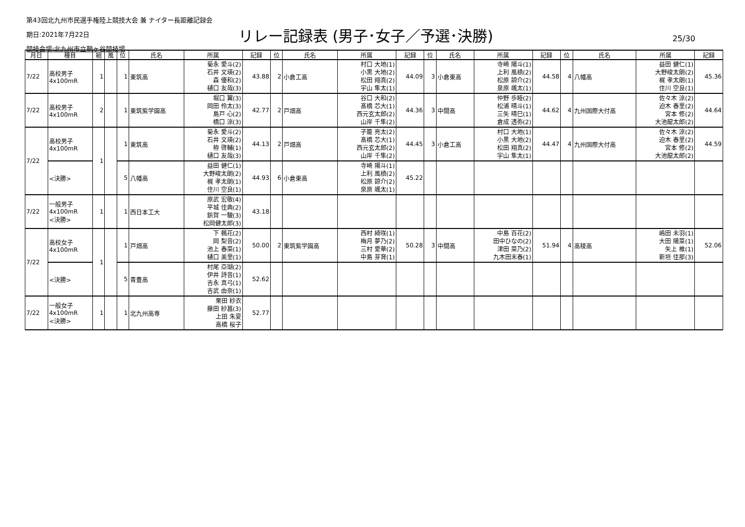第43回北九州市民選手権陸上競技大会 兼 ナイター長距離記録会
期日:2021年7月22日
競技会場:北九州市立鞘ヶ谷競技場
リレー記録表 (男子･女子／予選･決勝) 25/30
| 月日 | 種目 | 組 | 風 | 位 | 氏名 | 所属 | 記録 | 位 | 氏名 | 所属 | 記録 | 位 | 氏名 | 所属 | 記録 | 位 | 氏名 | 所属 | 記録 |
| --- | --- | --- | --- | --- | --- | --- | --- | --- | --- | --- | --- | --- | --- | --- | --- | --- | --- | --- | --- |
| 7/22 | 高校男子 4x100mR | 1 | | 1 | 東筑高 | 菊永 愛斗(2) 石井 文瑛(2) 森 優和(2) 樋口 友哉(3) | 43.88 | 2 | 小倉工高 | 村口 大地(1) 小黒 大地(2) 松田 翔真(2) 宇山 隼太(1) | 44.09 | 3 | 小倉東高 | 寺崎 陽斗(1) 上利 風槙(2) 松原 諒介(2) 泉原 颯太(1) | 44.58 | 4 | 八幡高 | 益田 健仁(1) 大野峻太朗(2) 梶 孝太朗(1) 住川 空良(1) | 45.36 |
| 7/22 | 高校男子 4x100mR | 2 | | 1 | 東筑紫学園高 | 堀口 翼(3) 岡田 伶太(3) 島戸 心(2) 橋口 涼(3) | 42.77 | 2 | 戸畑高 | 谷口 大和(2) 髙橋 芯大(1) 西元玄太郎(2) 山岸 千隼(2) | 44.36 | 3 | 中間高 | 仲野 歩睦(2) 松浦 晴斗(1) 三矢 晴巳(1) 倉成 透弥(2) | 44.62 | 4 | 九州国際大付高 | 佐々木 涼(2) 迫木 春里(2) 宮本 修(2) 大池龍太郎(2) | 44.64 |
| 7/22 | 高校男子 4x100mR | 1 | | 1 | 東筑高 | 菊永 愛斗(2) 石井 文瑛(2) 栫 啓輔(1) 樋口 友哉(3) | 44.13 | 2 | 戸畑高 | 子籠 亮太(2) 髙橋 芯大(1) 西元玄太郎(2) 山岸 千隼(2) | 44.45 | 3 | 小倉工高 | 村口 大地(1) 小黒 大地(2) 松田 翔真(2) 宇山 隼太(1) | 44.47 | 4 | 九州国際大付高 | 佐々木 涼(2) 迫木 春里(2) 宮本 修(2) 大池龍太郎(2) | 44.59 |
| | <決勝> | | | 5 | 八幡高 | 益田 健仁(1) 大野峻太朗(2) 梶 孝太朗(1) 住川 空良(1) | 44.93 | 6 | 小倉東高 | 寺崎 陽斗(1) 上利 風槙(2) 松原 諒介(2) 泉原 颯太(1) | 45.22 | | | | | | | | |
| 7/22 | 一般男子 4x100mR <決勝> | 1 | | 1 | 西日本工大 | 原武 宏敬(4) 平城 佳典(2) 鋲賀 一駿(3) 松岡健太郎(3) | 43.18 | | | | | | | | | | | | |
| 7/22 | 高校女子 4x100mR | 1 | | 1 | 戸畑高 | 下 楓花(2) 岡 梨音(2) 池上 春菜(1) 樋口 美里(1) | 50.00 | 2 | 東筑紫学園高 | 西村 綺咲(1) 梅月 夢乃(2) 三村 愛華(2) 中島 芽育(1) | 50.28 | 3 | 中間高 | 中島 百花(2) 田中ひなの(2) 津田 菜乃(2) 九木田末春(1) | 51.94 | 4 | 高稜高 | 嶋田 未羽(1) 大田 陽菜(1) 矢上 椎(1) 新垣 佳那(3) | 52.06 |
| | <決勝> | | | 5 | 青豊高 | 村尾 亞瑚(2) 伊井 詩音(1) 吉永 真弓(1) 吉武 由奈(1) | 52.62 | | | | | | | | | | | | |
| 7/22 | 一般女子 4x100mR <決勝> | 1 | | 1 | 北九州高専 | 栗田 紗衣 藤田 紗菖(3) 上田 朱夏 高橋 桜子 | 52.77 | | | | | | | | | | | | |